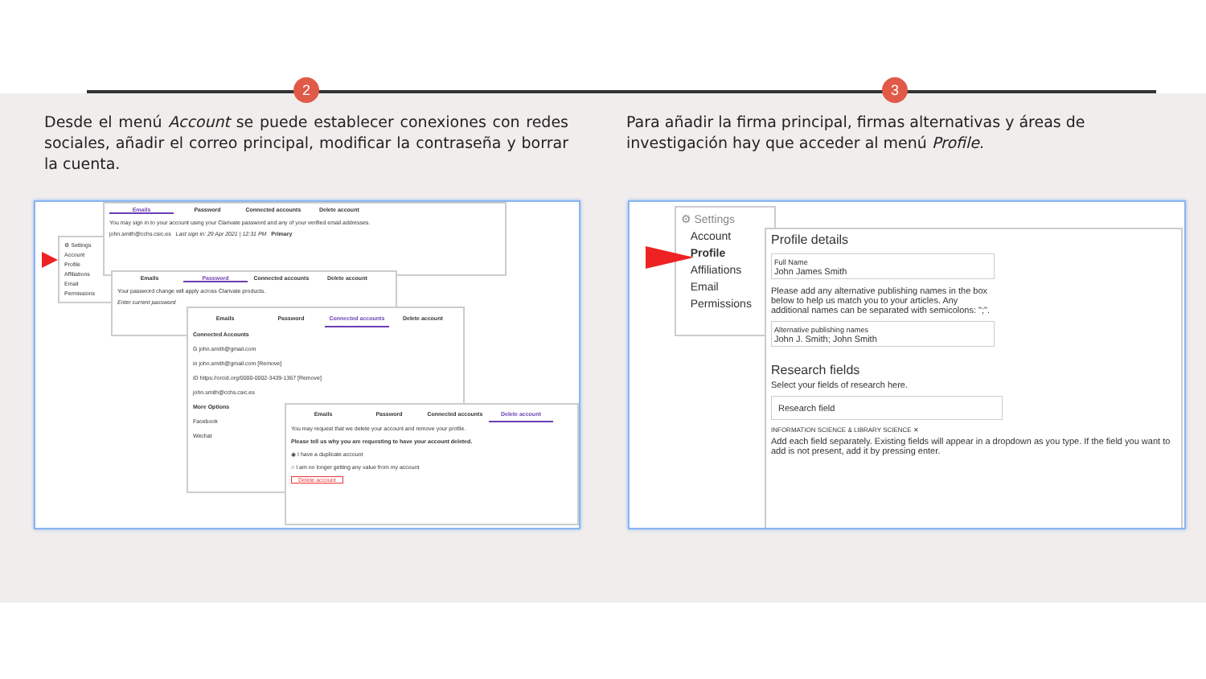2 3
Desde el menú Account se puede establecer conexiones con redes sociales, añadir el correo principal, modificar la contraseña y borrar la cuenta.
Para añadir la firma principal, firmas alternativas y áreas de investigación hay que acceder al menú Profile.
⚙ Settings
Account
Profile
Affiliations
Email
Permissions
Emails Password Connected accounts Delete account
You may sign in to your account using your Clarivate password and any of your verified email addresses.
john.smith@cchs.csic.es Last sign in: 29 Apr 2021 | 12:31 PM Primary
Emails Password Connected accounts Delete account
Your password change will apply across Clarivate products.
Enter current password
Emails Password Connected accounts Delete account
Connected Accounts
G john.smith@gmail.com
in john.smith@gmail.com [Remove]
iD https://orcid.org/0000-0002-3439-1367 [Remove]
john.smith@cchs.csic.es
More Options
Facebook
Wechat
Emails Password Connected accounts Delete account
You may request that we delete your account and remove your profile.
Please tell us why you are requesting to have your account deleted.
◉ I have a duplicate account
○ I am no longer getting any value from my account
Delete account
⚙ Settings
Account
Profile
Affiliations
Email
Permissions
Profile details
Full Name
John James Smith
Please add any alternative publishing names in the box below to help us match you to your articles. Any additional names can be separated with semicolons: ";".
Alternative publishing names
John J. Smith; John Smith
Research fields
Select your fields of research here.
Research field
INFORMATION SCIENCE & LIBRARY SCIENCE ✕
Add each field separately. Existing fields will appear in a dropdown as you type. If the field you want to add is not present, add it by pressing enter.